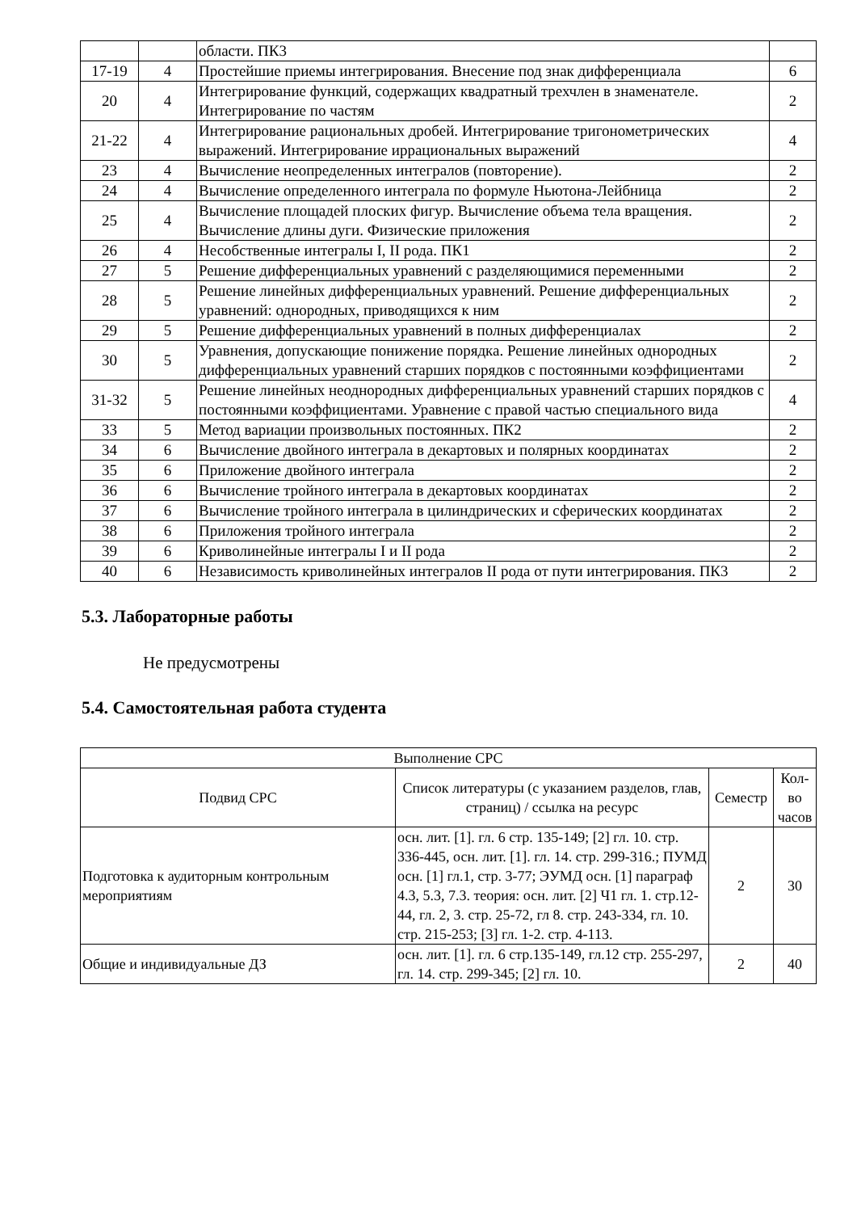| | | области. ПК3 | |
| 17-19 | 4 | Простейшие приемы интегрирования. Внесение под знак дифференциала | 6 |
| 20 | 4 | Интегрирование функций, содержащих квадратный трехчлен в знаменателе. Интегрирование по частям | 2 |
| 21-22 | 4 | Интегрирование рациональных дробей. Интегрирование тригонометрических выражений. Интегрирование иррациональных выражений | 4 |
| 23 | 4 | Вычисление неопределенных интегралов (повторение). | 2 |
| 24 | 4 | Вычисление определенного интеграла по формуле Ньютона-Лейбница | 2 |
| 25 | 4 | Вычисление площадей плоских фигур. Вычисление объема тела вращения. Вычисление длины дуги. Физические приложения | 2 |
| 26 | 4 | Несобственные интегралы I, II рода. ПК1 | 2 |
| 27 | 5 | Решение дифференциальных уравнений с разделяющимися переменными | 2 |
| 28 | 5 | Решение линейных дифференциальных уравнений. Решение дифференциальных уравнений: однородных, приводящихся к ним | 2 |
| 29 | 5 | Решение дифференциальных уравнений в полных дифференциалах | 2 |
| 30 | 5 | Уравнения, допускающие понижение порядка. Решение линейных однородных дифференциальных уравнений старших порядков с постоянными коэффициентами | 2 |
| 31-32 | 5 | Решение линейных неоднородных дифференциальных уравнений старших порядков с постоянными коэффициентами. Уравнение с правой частью специального вида | 4 |
| 33 | 5 | Метод вариации произвольных постоянных. ПК2 | 2 |
| 34 | 6 | Вычисление двойного интеграла в декартовых и полярных координатах | 2 |
| 35 | 6 | Приложение двойного интеграла | 2 |
| 36 | 6 | Вычисление тройного интеграла в декартовых координатах | 2 |
| 37 | 6 | Вычисление тройного интеграла в цилиндрических и сферических координатах | 2 |
| 38 | 6 | Приложения тройного интеграла | 2 |
| 39 | 6 | Криволинейные интегралы I и II рода | 2 |
| 40 | 6 | Независимость криволинейных интегралов II рода от пути интегрирования. ПК3 | 2 |
5.3. Лабораторные работы
Не предусмотрены
5.4. Самостоятельная работа студента
| Выполнение СРС | | | |
| --- | --- | --- | --- |
| Подвид СРС | Список литературы (с указанием разделов, глав, страниц) / ссылка на ресурс | Семестр | Кол-во часов |
| Подготовка к аудиторным контрольным мероприятиям | осн. лит. [1]. гл. 6 стр. 135-149; [2] гл. 10. стр. 336-445, осн. лит. [1]. гл. 14. стр. 299-316.; ПУМД осн. [1] гл.1, стр. 3-77; ЭУМД осн. [1] параграф 4.3, 5.3, 7.3. теория: осн. лит. [2] Ч1 гл. 1. стр.12-44, гл. 2, 3. стр. 25-72, гл 8. стр. 243-334, гл. 10. стр. 215-253; [3] гл. 1-2. стр. 4-113. | 2 | 30 |
| Общие и индивидуальные ДЗ | осн. лит. [1]. гл. 6 стр.135-149, гл.12 стр. 255-297, гл. 14. стр. 299-345; [2] гл. 10. | 2 | 40 |